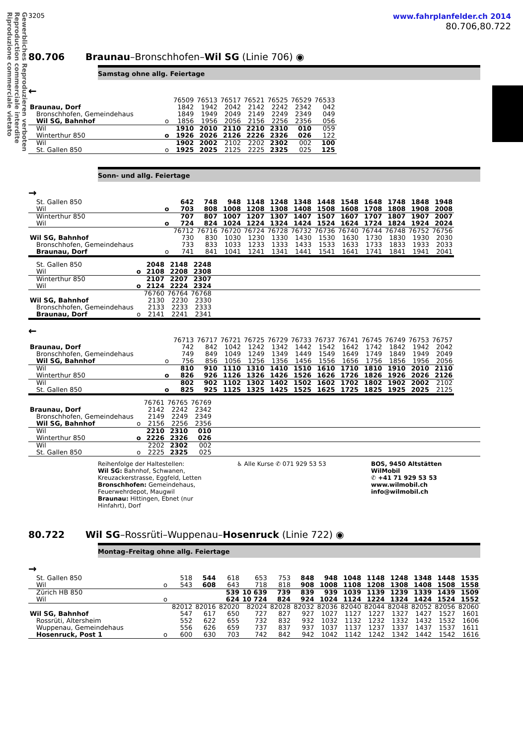Gewerbliches Reproduzieren verboten
Reproduction commerciale interdite
Riproduzione commerciale vietato
3205
www.fahrplanfelder.ch 2014
80.706,80.722
80.706 Braunau–Bronschhofen–Wil SG (Linie 706) ◉
Samstag ohne allg. Feiertage
←
| | | 76509 | 76513 | 76517 | 76521 | 76525 | 76529 | 76533 |
| Braunau, Dorf | | 1842 | 1942 | 2042 | 2142 | 2242 | 2342 | 042 |
| Bronschhofen, Gemeindehaus | | 1849 | 1949 | 2049 | 2149 | 2249 | 2349 | 049 |
| Wil SG, Bahnhof | o | 1856 | 1956 | 2056 | 2156 | 2256 | 2356 | 056 |
| Wil | | 1910 | 2010 | 2110 | 2210 | 2310 | 010 | 059 |
| Winterthur 850 | o | 1926 | 2026 | 2126 | 2226 | 2326 | 026 | 122 |
| Wil | | 1902 | 2002 | 2102 | 2202 | 2302 | 002 | 100 |
| St. Gallen 850 | o | 1925 | 2025 | 2125 | 2225 | 2325 | 025 | 125 |
Sonn- und allg. Feiertage
→
| St. Gallen 850 | | 642 | 748 | 948 | 1148 | 1248 | 1348 | 1448 | 1548 | 1648 | 1748 | 1848 | 1948 |
| Wil | o | 703 | 808 | 1008 | 1208 | 1308 | 1408 | 1508 | 1608 | 1708 | 1808 | 1908 | 2008 |
| Winterthur 850 | | 707 | 807 | 1007 | 1207 | 1307 | 1407 | 1507 | 1607 | 1707 | 1807 | 1907 | 2007 |
| Wil | o | 724 | 824 | 1024 | 1224 | 1324 | 1424 | 1524 | 1624 | 1724 | 1824 | 1924 | 2024 |
| | | 76712 | 76716 | 76720 | 76724 | 76728 | 76732 | 76736 | 76740 | 76744 | 76748 | 76752 | 76756 |
| Wil SG, Bahnhof | | 730 | 830 | 1030 | 1230 | 1330 | 1430 | 1530 | 1630 | 1730 | 1830 | 1930 | 2030 |
| Bronschhofen, Gemeindehaus | | 733 | 833 | 1033 | 1233 | 1333 | 1433 | 1533 | 1633 | 1733 | 1833 | 1933 | 2033 |
| Braunau, Dorf | o | 741 | 841 | 1041 | 1241 | 1341 | 1441 | 1541 | 1641 | 1741 | 1841 | 1941 | 2041 |
| St. Gallen 850 | | 2048 | 2148 | 2248 | |
| Wil | o | 2108 | 2208 | 2308 | |
| Winterthur 850 | | 2107 | 2207 | 2307 | |
| Wil | o | 2124 | 2224 | 2324 | |
| | | 76760 | 76764 | 76768 | |
| Wil SG, Bahnhof | | 2130 | 2230 | 2330 | |
| Bronschhofen, Gemeindehaus | | 2133 | 2233 | 2333 | |
| Braunau, Dorf | o | 2141 | 2241 | 2341 | |
←
| | | 76713 | 76717 | 76721 | 76725 | 76729 | 76733 | 76737 | 76741 | 76745 | 76749 | 76753 | 76757 |
| Braunau, Dorf | | 742 | 842 | 1042 | 1242 | 1342 | 1442 | 1542 | 1642 | 1742 | 1842 | 1942 | 2042 |
| Bronschhofen, Gemeindehaus | | 749 | 849 | 1049 | 1249 | 1349 | 1449 | 1549 | 1649 | 1749 | 1849 | 1949 | 2049 |
| Wil SG, Bahnhof | o | 756 | 856 | 1056 | 1256 | 1356 | 1456 | 1556 | 1656 | 1756 | 1856 | 1956 | 2056 |
| Wil | | 810 | 910 | 1110 | 1310 | 1410 | 1510 | 1610 | 1710 | 1810 | 1910 | 2010 | 2110 |
| Winterthur 850 | o | 826 | 926 | 1126 | 1326 | 1426 | 1526 | 1626 | 1726 | 1826 | 1926 | 2026 | 2126 |
| Wil | | 802 | 902 | 1102 | 1302 | 1402 | 1502 | 1602 | 1702 | 1802 | 1902 | 2002 | 2102 |
| St. Gallen 850 | o | 825 | 925 | 1125 | 1325 | 1425 | 1525 | 1625 | 1725 | 1825 | 1925 | 2025 | 2125 |
| | | 76761 | 76765 | 76769 | |
| Braunau, Dorf | | 2142 | 2242 | 2342 | |
| Bronschhofen, Gemeindehaus | | 2149 | 2249 | 2349 | |
| Wil SG, Bahnhof | o | 2156 | 2256 | 2356 | |
| Wil | | 2210 | 2310 | 010 | |
| Winterthur 850 | o | 2226 | 2326 | 026 | |
| Wil | | 2202 | 2302 | 002 | |
| St. Gallen 850 | o | 2225 | 2325 | 025 | |
Reihenfolge der Haltestellen:
Wil SG: Bahnhof, Schwanen, Kreuzackerstrasse, Eggfeld, Letten
Bronschhofen: Gemeindehaus, Feuerwehrdepot, Maugwil
Braunau: Hittingen, Ebnet (nur Hinfahrt), Dorf
♿ Alle Kurse ✆ 071 929 53 53 BOS, 9450 Altstätten
WilMobil
✆ +41 71 929 53 53
www.wilmobil.ch
info@wilmobil.ch
80.722 Wil SG–Rossrüti–Wuppenau–Hosenruck (Linie 722) ◉
Montag–Freitag ohne allg. Feiertage
→
| St. Gallen 850 | | 518 | 544 | 618 | 653 | 753 | 848 | 948 | 1048 | 1148 | 1248 | 1348 | 1448 | 1535 |
| Wil | o | 543 | 608 | 643 | 718 | 818 | 908 | 1008 | 1108 | 1208 | 1308 | 1408 | 1508 | 1558 |
| Zürich HB 850 | | | | 539 | 10 639 | 739 | 839 | 939 | 1039 | 1139 | 1239 | 1339 | 1439 | 1509 |
| Wil | o | | | 624 | 10 724 | 824 | 924 | 1024 | 1124 | 1224 | 1324 | 1424 | 1524 | 1552 |
| | | 82012 | 82016 | 82020 | 82024 | 82028 | 82032 | 82036 | 82040 | 82044 | 82048 | 82052 | 82056 | 82060 |
| Wil SG, Bahnhof | | 547 | 617 | 650 | 727 | 827 | 927 | 1027 | 1127 | 1227 | 1327 | 1427 | 1527 | 1601 |
| Rossrüti, Altersheim | | 552 | 622 | 655 | 732 | 832 | 932 | 1032 | 1132 | 1232 | 1332 | 1432 | 1532 | 1606 |
| Wuppenau, Gemeindehaus | | 556 | 626 | 659 | 737 | 837 | 937 | 1037 | 1137 | 1237 | 1337 | 1437 | 1537 | 1611 |
| Hosenruck, Post 1 | o | 600 | 630 | 703 | 742 | 842 | 942 | 1042 | 1142 | 1242 | 1342 | 1442 | 1542 | 1616 |